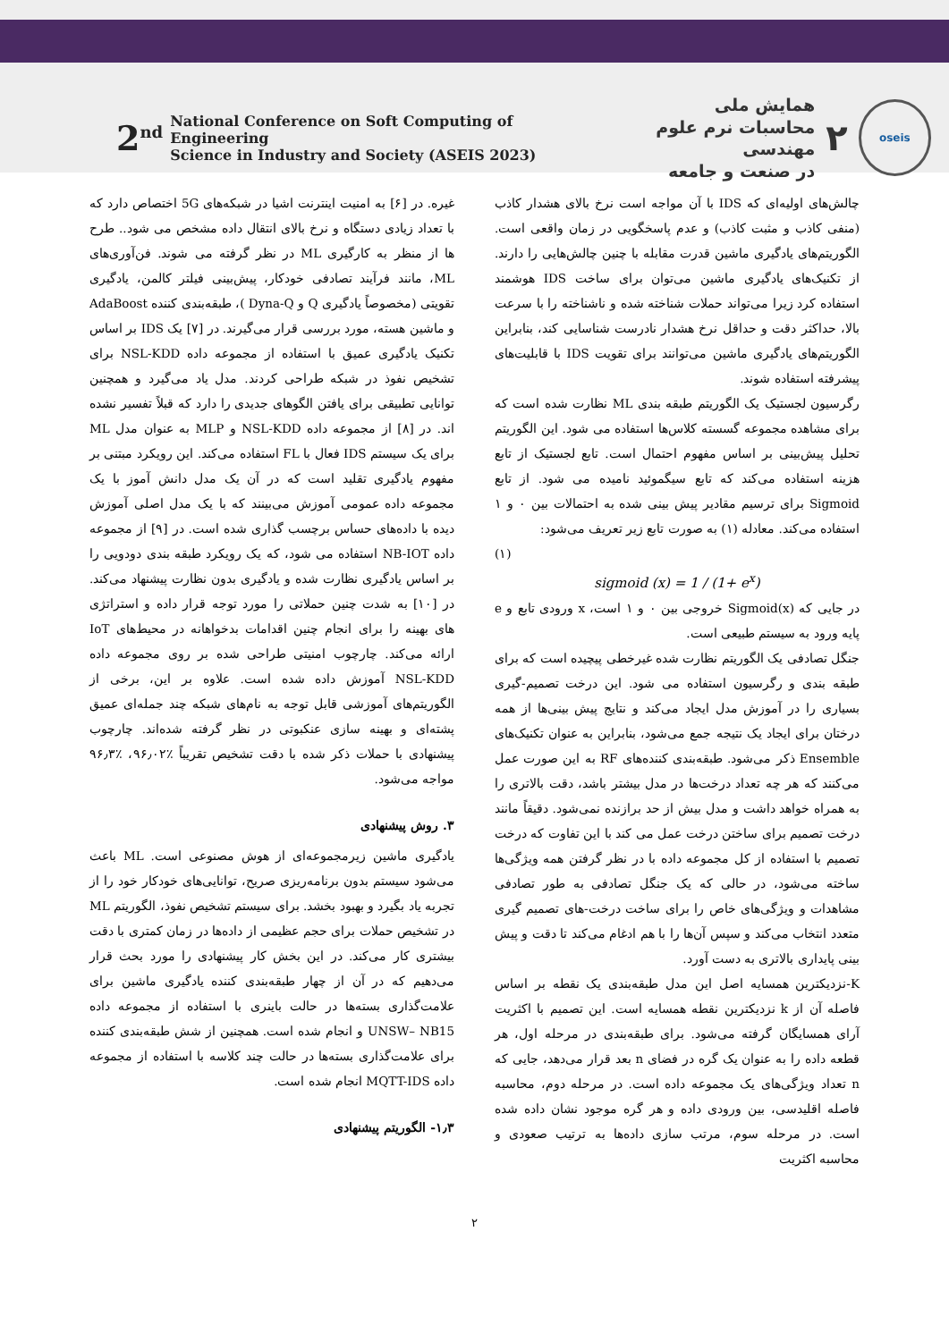2<sup>nd</sup> National Conference on Soft Computing of Engineering
Science in Industry and Society (ASEIS 2023)
oseis
۲
همایش ملی
محاسبات نرم علوم مهندسی
در صنعت و جامعه
غیره. در [۶] به امنیت اینترنت اشیا در شبکه‌های 5G اختصاص دارد که با تعداد زیادی دستگاه و نرخ بالای انتقال داده مشخص می شود.. طرح ها از منظر به کارگیری ML در نظر گرفته می شوند. فن‌آوری‌های ML، مانند فرآیند تصادفی خودکار، پیش‌بینی فیلتر کالمن، یادگیری تقویتی (مخصوصاً یادگیری Q و Dyna-Q )، طبقه‌بندی کننده AdaBoost و ماشین هسته، مورد بررسی قرار می‌گیرند. در [۷] یک IDS بر اساس تکنیک یادگیری عمیق با استفاده از مجموعه داده NSL-KDD برای تشخیص نفوذ در شبکه طراحی کردند. مدل یاد می‌گیرد و همچنین توانایی تطبیقی برای یافتن الگوهای جدیدی را دارد که قبلاً تفسیر نشده اند. در [۸] از مجموعه داده NSL-KDD و MLP به عنوان مدل ML برای یک سیستم IDS فعال با FL استفاده می‌کند. این رویکرد مبتنی بر مفهوم یادگیری تقلید است که در آن یک مدل دانش آموز با یک مجموعه داده عمومی آموزش می‌بینند که با یک مدل اصلی آموزش دیده با داده‌های حساس برچسب گذاری شده است. در [۹] از مجموعه داده NB-IOT استفاده می شود، که یک رویکرد طبقه بندی دودویی را بر اساس یادگیری نظارت شده و یادگیری بدون نظارت پیشنهاد می‌کند. در [۱۰] به شدت چنین حملاتی را مورد توجه قرار داده و استراتژی های بهینه را برای انجام چنین اقدامات بدخواهانه در محیط‌های IoT ارائه می‌کند. چارچوب امنیتی طراحی شده بر روی مجموعه داده NSL-KDD آموزش داده شده است. علاوه بر این، برخی از الگوریتم‌های آموزشی قابل توجه به نام‌های شبکه چند جمله‌ای عمیق پشته‌ای و بهینه سازی عنکبوتی در نظر گرفته شده‌اند. چارچوب پیشنهادی با حملات ذکر شده با دقت تشخیص تقریباً ٪۹۶٫۰۲، ٪۹۶٫۳ مواجه می‌شود.
۳. روش پیشنهادی
یادگیری ماشین زیرمجموعه‌ای از هوش مصنوعی است. ML باعث می‌شود سیستم بدون برنامه‌ریزی صریح، توانایی‌های خودکار خود را از تجربه یاد بگیرد و بهبود بخشد. برای سیستم تشخیص نفوذ، الگوریتم ML در تشخیص حملات برای حجم عظیمی از داده‌ها در زمان کمتری با دقت بیشتری کار می‌کند. در این بخش کار پیشنهادی را مورد بحث قرار می‌دهیم که در آن از چهار طبقه‌بندی کننده یادگیری ماشین برای علامت‌گذاری بسته‌ها در حالت باینری با استفاده از مجموعه داده UNSW– NB15 و انجام شده است. همچنین از شش طبقه‌بندی کننده برای علامت‌گذاری بسته‌ها در حالت چند کلاسه با استفاده از مجموعه داده MQTT-IDS انجام شده است.
۱٫۳- الگوریتم پیشنهادی
چالش‌های اولیه‌ای که IDS با آن مواجه است نرخ بالای هشدار کاذب (منفی کاذب و مثبت کاذب) و عدم پاسخگویی در زمان واقعی است. الگوریتم‌های یادگیری ماشین قدرت مقابله با چنین چالش‌هایی را دارند. از تکنیک‌های یادگیری ماشین می‌توان برای ساخت IDS هوشمند استفاده کرد زیرا می‌تواند حملات شناخته شده و ناشناخته را با سرعت بالا، حداکثر دقت و حداقل نرخ هشدار نادرست شناسایی کند، بنابراین الگوریتم‌های یادگیری ماشین می‌توانند برای تقویت IDS با قابلیت‌های پیشرفته استفاده شوند.
رگرسیون لجستیک یک الگوریتم طبقه بندی ML نظارت شده است که برای مشاهده مجموعه گسسته کلاس‌ها استفاده می شود. این الگوریتم تحلیل پیش‌بینی بر اساس مفهوم احتمال است. تابع لجستیک از تابع هزینه استفاده می‌کند که تابع سیگموئید نامیده می شود. از تابع Sigmoid برای ترسیم مقادیر پیش بینی شده به احتمالات بین ۰ و ۱ استفاده می‌کند. معادله (۱) به صورت تابع زیر تعریف می‌شود:
(۱)
sigmoid (x) = 1 / (1+ e<sup>x</sup>)
در جایی که Sigmoid(x) خروجی بین ۰ و ۱ است، x ورودی تابع و e پایه ورود به سیستم طبیعی است.
جنگل تصادفی یک الگوریتم نظارت شده غیرخطی پیچیده است که برای طبقه بندی و رگرسیون استفاده می شود. این درخت تصمیم-گیری بسیاری را در آموزش مدل ایجاد می‌کند و نتایج پیش بینی‌ها از همه درختان برای ایجاد یک نتیجه جمع می‌شود، بنابراین به عنوان تکنیک‌های Ensemble ذکر می‌شود. طبقه‌بندی کننده‌های RF به این صورت عمل می‌کنند که هر چه تعداد درخت‌ها در مدل بیشتر باشد، دقت بالاتری را به همراه خواهد داشت و مدل بیش از حد برازنده نمی‌شود. دقیقاً مانند درخت تصمیم برای ساختن درخت عمل می کند با این تفاوت که درخت تصمیم با استفاده از کل مجموعه داده با در نظر گرفتن همه ویژگی‌ها ساخته می‌شود، در حالی که یک جنگل تصادفی به طور تصادفی مشاهدات و ویژگی‌های خاص را برای ساخت درخت-های تصمیم گیری متعدد انتخاب می‌کند و سپس آن‌ها را با هم ادغام می‌کند تا دقت و پیش بینی پایداری بالاتری به دست آورد.
K-نزدیکترین همسایه اصل این مدل طبقه‌بندی یک نقطه بر اساس فاصله آن از k نزدیکترین نقطه همسایه است. این تصمیم با اکثریت آرای همسایگان گرفته می‌شود. برای طبقه‌بندی در مرحله اول، هر قطعه داده را به عنوان یک گره در فضای n بعد قرار می‌دهد، جایی که n تعداد ویژگی‌های یک مجموعه داده است. در مرحله دوم، محاسبه فاصله اقلیدسی، بین ورودی داده و هر گره موجود نشان داده شده است. در مرحله سوم، مرتب سازی داده‌ها به ترتیب صعودی و محاسبه اکثریت
۲